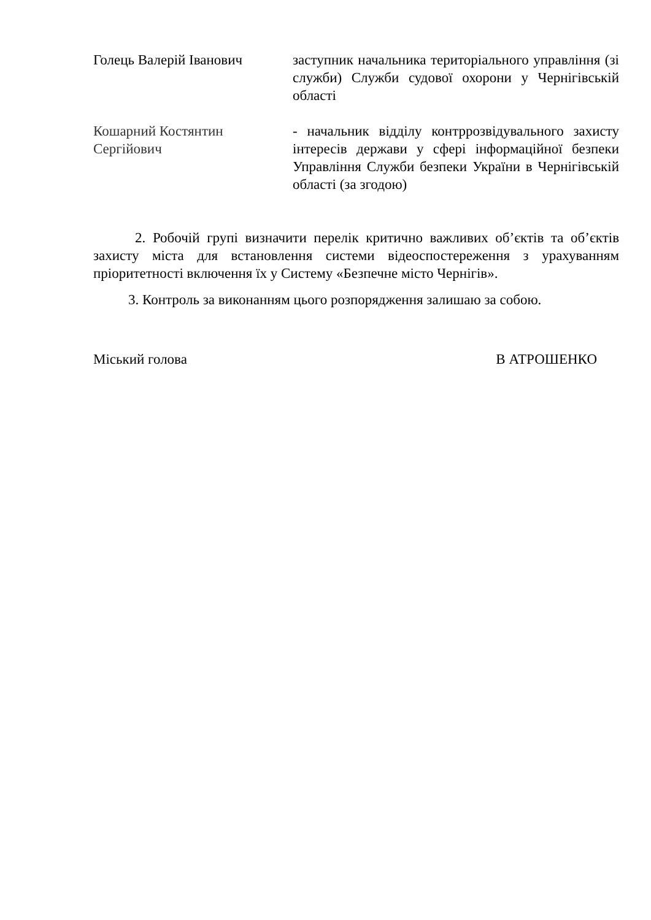Голець Валерій Іванович заступник начальника територіального управління (зі служби) Служби судової охорони у Чернігівській області
Кошарний Костянтин Сергійович
- начальник відділу контррозвідувального захисту інтересів держави у сфері інформаційної безпеки Управління Служби безпеки України в Чернігівській області (за згодою)
2. Робочій групі визначити перелік критично важливих об’єктів та об’єктів захисту міста для встановлення системи відеоспостереження з урахуванням пріоритетності включення їх у Систему «Безпечне місто Чернігів».
3. Контроль за виконанням цього розпорядження залишаю за собою.
Міський голова В АТРОШЕНКО